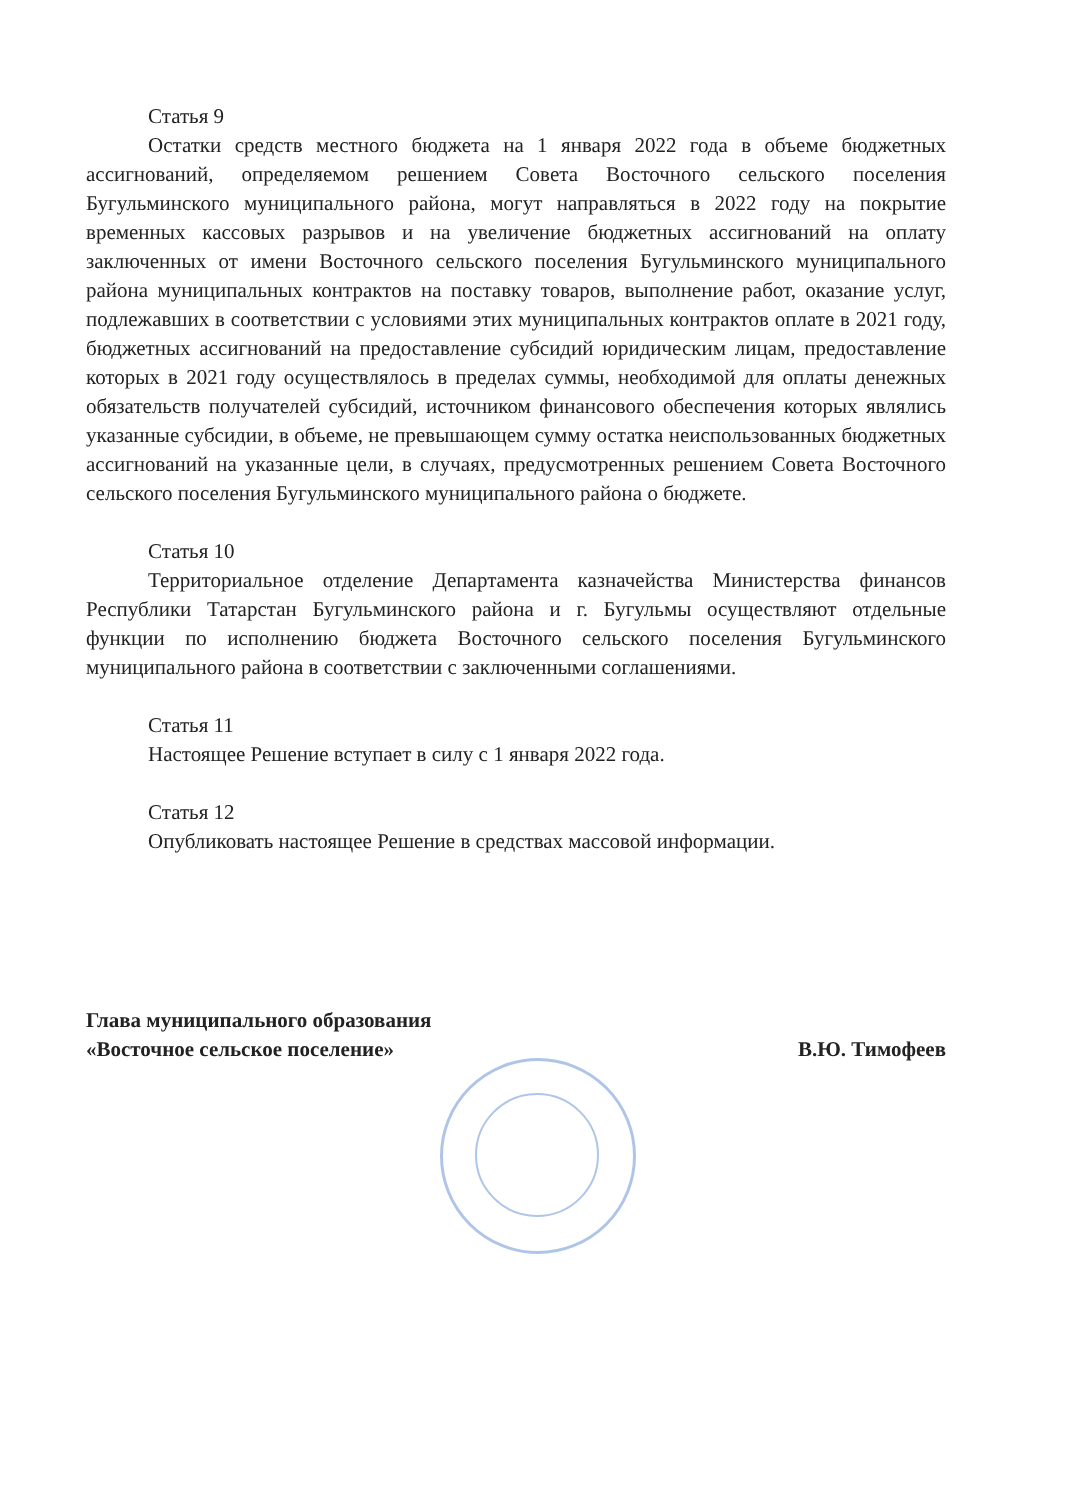Статья 9
Остатки средств местного бюджета на 1 января 2022 года в объеме бюджетных ассигнований, определяемом решением Совета Восточного сельского поселения Бугульминского муниципального района, могут направляться в 2022 году на покрытие временных кассовых разрывов и на увеличение бюджетных ассигнований на оплату заключенных от имени Восточного сельского поселения Бугульминского муниципального района муниципальных контрактов на поставку товаров, выполнение работ, оказание услуг, подлежавших в соответствии с условиями этих муниципальных контрактов оплате в 2021 году, бюджетных ассигнований на предоставление субсидий юридическим лицам, предоставление которых в 2021 году осуществлялось в пределах суммы, необходимой для оплаты денежных обязательств получателей субсидий, источником финансового обеспечения которых являлись указанные субсидии, в объеме, не превышающем сумму остатка неиспользованных бюджетных ассигнований на указанные цели, в случаях, предусмотренных решением Совета Восточного сельского поселения Бугульминского муниципального района о бюджете.
Статья 10
Территориальное отделение Департамента казначейства Министерства финансов Республики Татарстан Бугульминского района и г. Бугульмы осуществляют отдельные функции по исполнению бюджета Восточного сельского поселения Бугульминского муниципального района в соответствии с заключенными соглашениями.
Статья 11
Настоящее Решение вступает в силу с 1 января 2022 года.
Статья 12
Опубликовать настоящее Решение в средствах массовой информации.
Глава муниципального образования
«Восточное сельское поселение»
В.Ю. Тимофеев